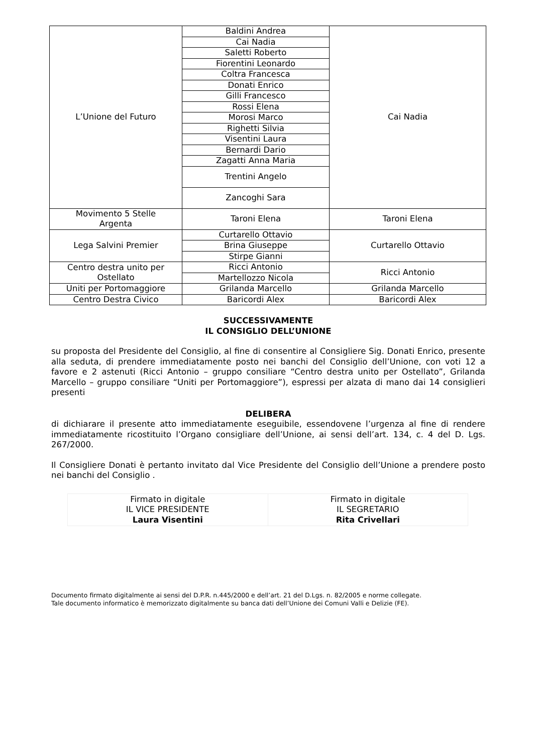| L’Unione del Futuro | Baldini Andrea | Cai Nadia |
| | Cai Nadia | |
| | Saletti Roberto | |
| | Fiorentini Leonardo | |
| | Coltra Francesca | |
| | Donati Enrico | |
| | Gilli Francesco | |
| | Rossi Elena | |
| | Morosi Marco | |
| | Righetti Silvia | |
| | Visentini Laura | |
| | Bernardi Dario | |
| | Zagatti Anna Maria | |
| | Trentini Angelo | |
| | Zancoghi Sara | |
| Movimento 5 Stelle Argenta | Taroni Elena | Taroni Elena |
| Lega Salvini Premier | Curtarello Ottavio | Curtarello Ottavio |
| | Brina Giuseppe | |
| | Stirpe Gianni | |
| Centro destra unito per Ostellato | Ricci Antonio | Ricci Antonio |
| | Martellozzo Nicola | |
| Uniti per Portomaggiore | Grilanda Marcello | Grilanda Marcello |
| Centro Destra Civico | Baricordi Alex | Baricordi Alex |
SUCCESSIVAMENTE
IL CONSIGLIO DELL’UNIONE
su proposta del Presidente del Consiglio, al fine di consentire al Consigliere Sig. Donati Enrico, presente alla seduta, di prendere immediatamente posto nei banchi del Consiglio dell’Unione, con voti 12 a favore e 2 astenuti (Ricci Antonio – gruppo consiliare “Centro destra unito per Ostellato”, Grilanda Marcello – gruppo consiliare “Uniti per Portomaggiore”), espressi per alzata di mano dai 14 consiglieri presenti
DELIBERA
di dichiarare il presente atto immediatamente eseguibile, essendovene l’urgenza al fine di rendere immediatamente ricostituito l’Organo consigliare dell’Unione, ai sensi dell’art. 134, c. 4 del D. Lgs. 267/2000.
Il Consigliere Donati è pertanto invitato dal Vice Presidente del Consiglio dell’Unione a prendere posto nei banchi del Consiglio .
| Firmato in digitale IL VICE PRESIDENTE Laura Visentini | Firmato in digitale IL SEGRETARIO Rita Crivellari |
Documento firmato digitalmente ai sensi del D.P.R. n.445/2000 e dell’art. 21 del D.Lgs. n. 82/2005 e norme collegate.
Tale documento informatico è memorizzato digitalmente su banca dati dell’Unione dei Comuni Valli e Delizie (FE).